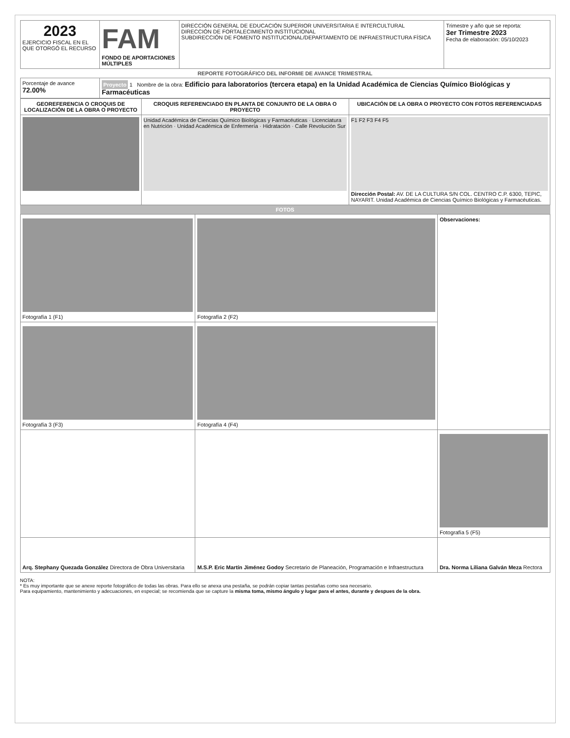| 2023 EJERCICIO FISCAL EN EL QUE OTORGÓ EL RECURSO | FAM FONDO DE APORTACIONES MÚLTIPLES | DIRECCIÓN GENERAL DE EDUCACIÓN SUPERIOR UNIVERSITARIA E INTERCULTURAL DIRECCIÓN DE FORTALECIMIENTO INSTITUCIONAL SUBDIRECCIÓN DE FOMENTO INSTITUCIONAL/DEPARTAMENTO DE INFRAESTRUCTURA FÍSICA | Trimestre y año que se reporta: 3er Trimestre 2023 Fecha de elaboración: 05/10/2023 |
REPORTE FOTOGRÁFICO DEL INFORME DE AVANCE TRIMESTRAL
| Porcentaje de avance 72.00% | Proyecto 1 Nombre de la obra: Edificio para laboratorios (tercera etapa) en la Unidad Académica de Ciencias Químico Biológicas y Farmacéuticas |
| GEOREFERENCIA O CROQUIS DE LOCALIZACIÓN DE LA OBRA O PROYECTO | CROQUIS REFERENCIADO EN PLANTA DE CONJUNTO DE LA OBRA O PROYECTO | UBICACIÓN DE LA OBRA O PROYECTO CON FOTOS REFERENCIADAS |
| --- | --- | --- |
| | Unidad Académica de Ciencias Químico Biológicas y Farmacéuticas · Licenciatura en Nutrición · Unidad Académica de Enfermería · Hidratación · Calle Revolución Sur | F1 F2 F3 F4 F5 Dirección Postal: AV. DE LA CULTURA S/N COL. CENTRO C.P. 6300, TEPIC, NAYARIT. Unidad Académica de Ciencias Químico Biológicas y Farmacéuticas. |
FOTOS
| Fotografía 1 (F1) | Fotografía 2 (F2) | Observaciones: |
| Fotografía 3 (F3) | Fotografía 4 (F4) | |
| | | Fotografía 5 (F5) |
| Arq. Stephany Quezada González Directora de Obra Universitaria | M.S.P. Eric Martín Jiménez Godoy Secretario de Planeación, Programación e Infraestructura | Dra. Norma Liliana Galván Meza Rectora |
NOTA:
* Es muy importante que se anexe reporte fotográfico de todas las obras. Para ello se anexa una pestaña, se podrán copiar tantas pestañas como sea necesario.
Para equipamiento, mantenimiento y adecuaciones, en especial; se recomienda que se capture la misma toma, mismo ángulo y lugar para el antes, durante y despues de la obra.